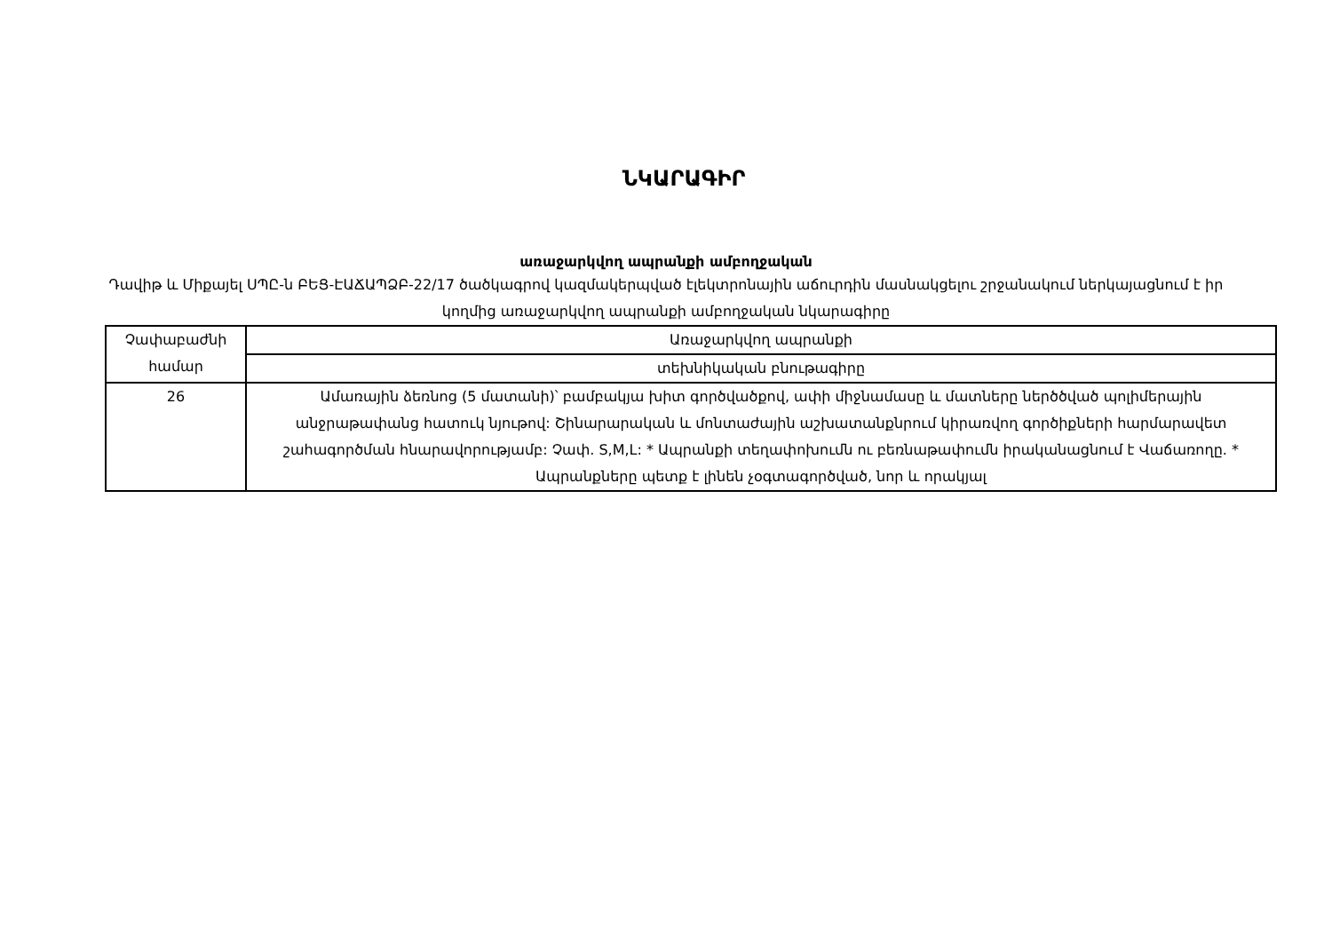ՆԿԱՐԱԳԻՐ
առաջարկվող ապրանքի ամբողջական
Դավիթ և Միքայել ՍՊԸ-ն ԲԵՑ-ԷԱՃԱՊՁԲ-22/17 ծածկագրով կազմակերպված էլեկտրոնային աճուրդին մասնակցելու շրջանակում ներկայացնում է իր կողմից առաջարկվող ապրանքի ամբողջական նկարագիրը
| Չափաբաժնի համար | Առաջարկվող ապրանքի |
| --- | --- |
| | տեխնիկական բնութագիրը |
| 26 | Ամառային ձեռնոց (5 մատանի)՝ բամբակյա խիտ գործվածքով, ափի միջնամասը և մատները ներծծված պոլիմերային անջրաթափանց հատուկ նյութով: Շինարարական և մոնտաժային աշխատանքնրում կիրառվող գործիքների հարմարավետ շահագործման հնարավորությամբ: Չափ. S,M,L: * Ապրանքի տեղափոխումն ու բեռնաթափումն իրականացնում է Վաճառողը. * Ապրանքները պետք է լինեն չօգտագործված, նոր և որակյալ |